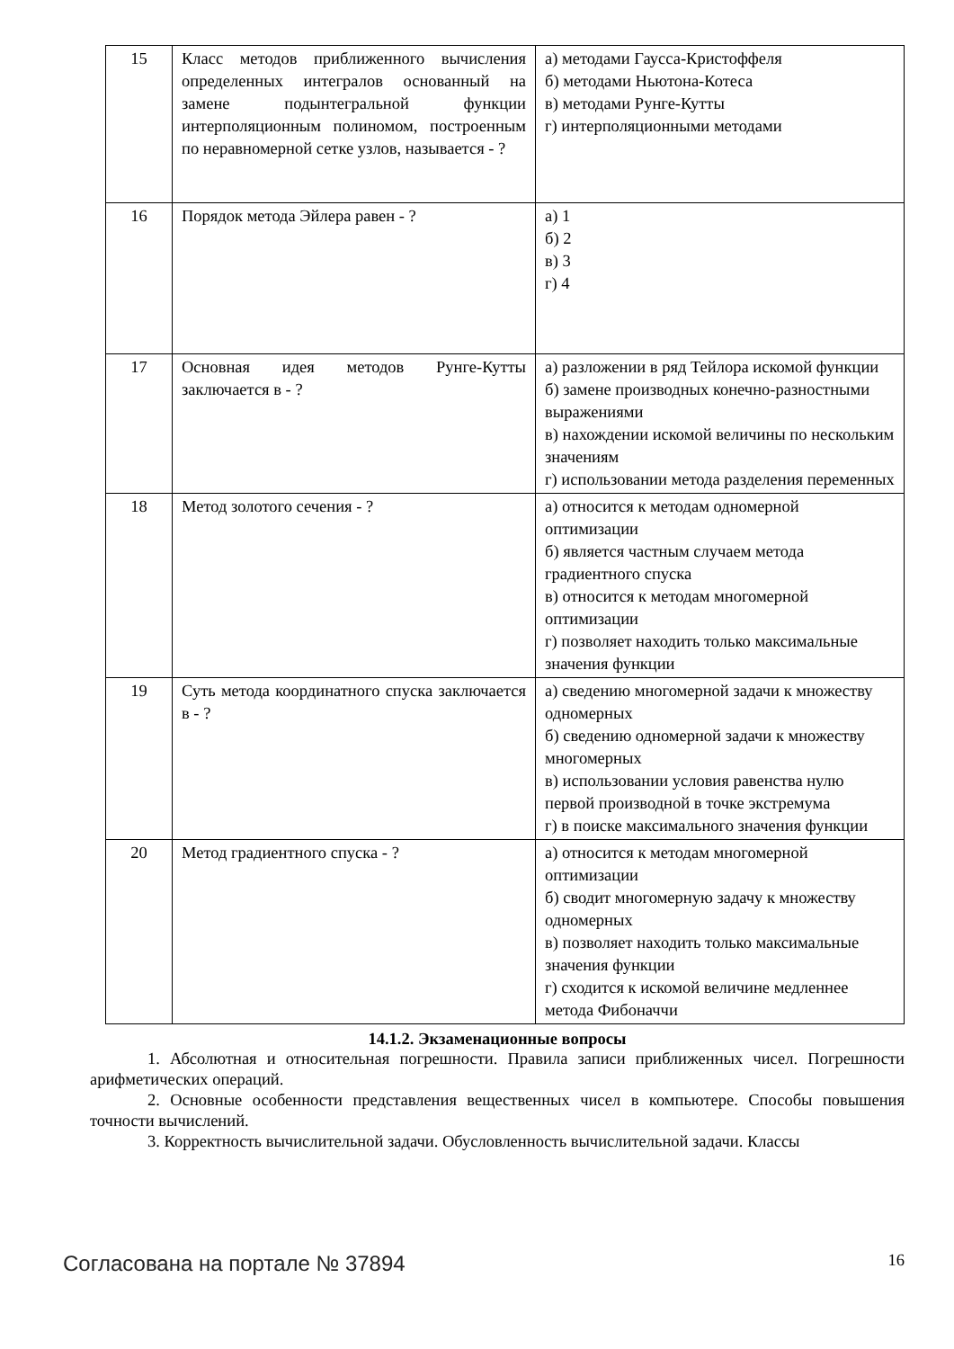| 15 | Класс методов приближенного вычисления определенных интегралов основанный на замене подынтегральной функции интерполяционным полиномом, построенным по неравномерной сетке узлов, называется - ? | а) методами Гаусса-Кристоффеля б) методами Ньютона-Котеса в) методами Рунге-Кутты г) интерполяционными методами |
| 16 | Порядок метода Эйлера равен - ? | а) 1 б) 2 в) 3 г) 4 |
| 17 | Основная идея методов Рунге-Кутты заключается в - ? | а) разложении в ряд Тейлора искомой функции б) замене производных конечно-разностными выражениями в) нахождении искомой величины по нескольким значениям г) использовании метода разделения переменных |
| 18 | Метод золотого сечения - ? | а) относится к методам одномерной оптимизации б) является частным случаем метода градиентного спуска в) относится к методам многомерной оптимизации г) позволяет находить только максимальные значения функции |
| 19 | Суть метода координатного спуска заключается в - ? | а) сведению многомерной задачи к множеству одномерных б) сведению одномерной задачи к множеству многомерных в) использовании условия равенства нулю первой производной в точке экстремума г) в поиске максимального значения функции |
| 20 | Метод градиентного спуска - ? | а) относится к методам многомерной оптимизации б) сводит многомерную задачу к множеству одномерных в) позволяет находить только максимальные значения функции г) сходится к искомой величине медленнее метода Фибоначчи |
14.1.2. Экзаменационные вопросы
1. Абсолютная и относительная погрешности. Правила записи приближенных чисел. Погрешности арифметических операций.
2. Основные особенности представления вещественных чисел в компьютере. Способы повышения точности вычислений.
3. Корректность вычислительной задачи. Обусловленность вычислительной задачи. Классы
Согласована на портале № 37894 16